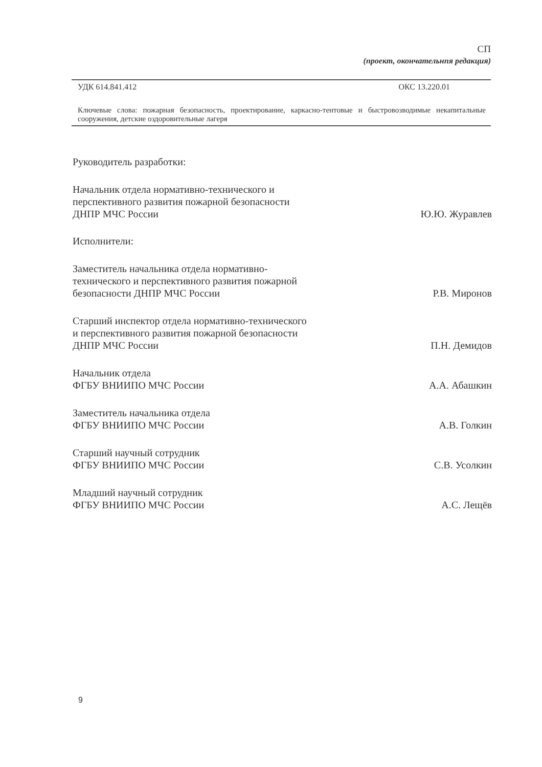СП
(проект, окончательнпя редакция)
УДК 614.841.412 ОКС 13.220.01
Ключевые слова: пожарная безопасность, проектирование, каркасно-тентовые и быстровозводимые некапитальные сооружения, детские оздоровительные лагеря
Руководитель разработки:
Начальник отдела нормативно-технического и перспективного развития пожарной безопасности ДНПР МЧС России
Ю.Ю. Журавлев
Исполнители:
Заместитель начальника отдела нормативно-технического и перспективного развития пожарной безопасности ДНПР МЧС России
Р.В. Миронов
Старший инспектор отдела нормативно-технического и перспективного развития пожарной безопасности ДНПР МЧС России
П.Н. Демидов
Начальник отдела
ФГБУ ВНИИПО МЧС России
А.А. Абашкин
Заместитель начальника отдела
ФГБУ ВНИИПО МЧС России
А.В. Голкин
Старший научный сотрудник
ФГБУ ВНИИПО МЧС России
С.В. Усолкин
Младший научный сотрудник
ФГБУ ВНИИПО МЧС России
А.С. Лещёв
9